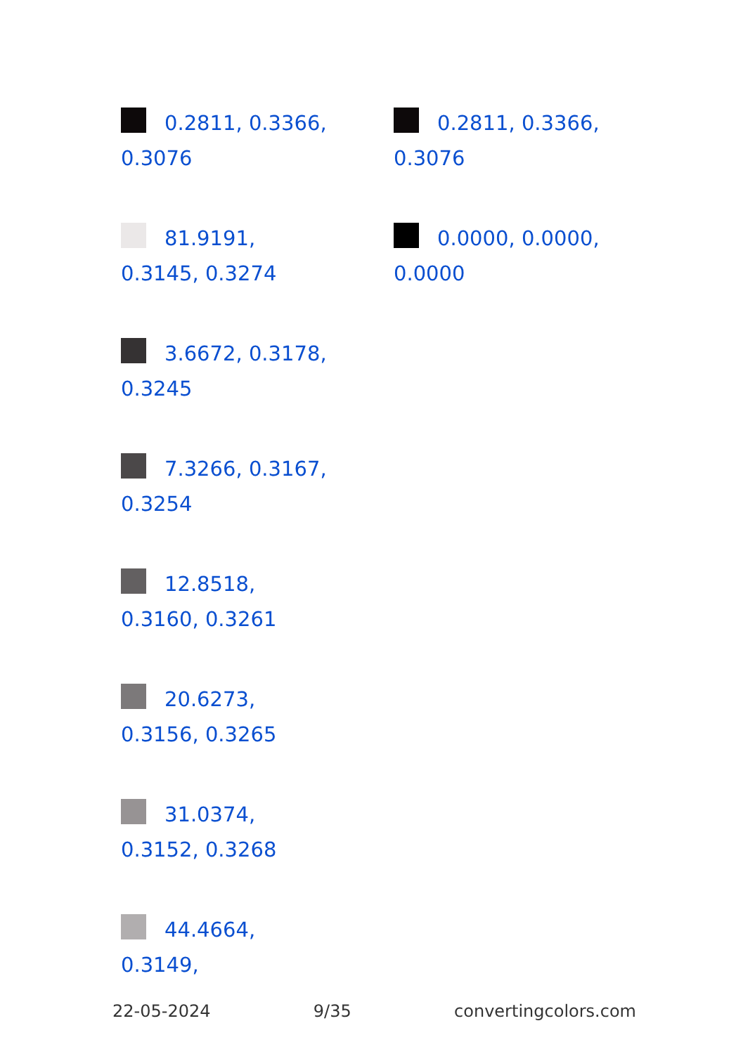0.2811, 0.3366, 0.3076
81.9191, 0.3145, 0.3274
3.6672, 0.3178, 0.3245
7.3266, 0.3167, 0.3254
12.8518, 0.3160, 0.3261
20.6273, 0.3156, 0.3265
31.0374, 0.3152, 0.3268
44.4664, 0.3149,
0.2811, 0.3366, 0.3076
0.0000, 0.0000, 0.0000
22-05-2024 9/35 convertingcolors.com